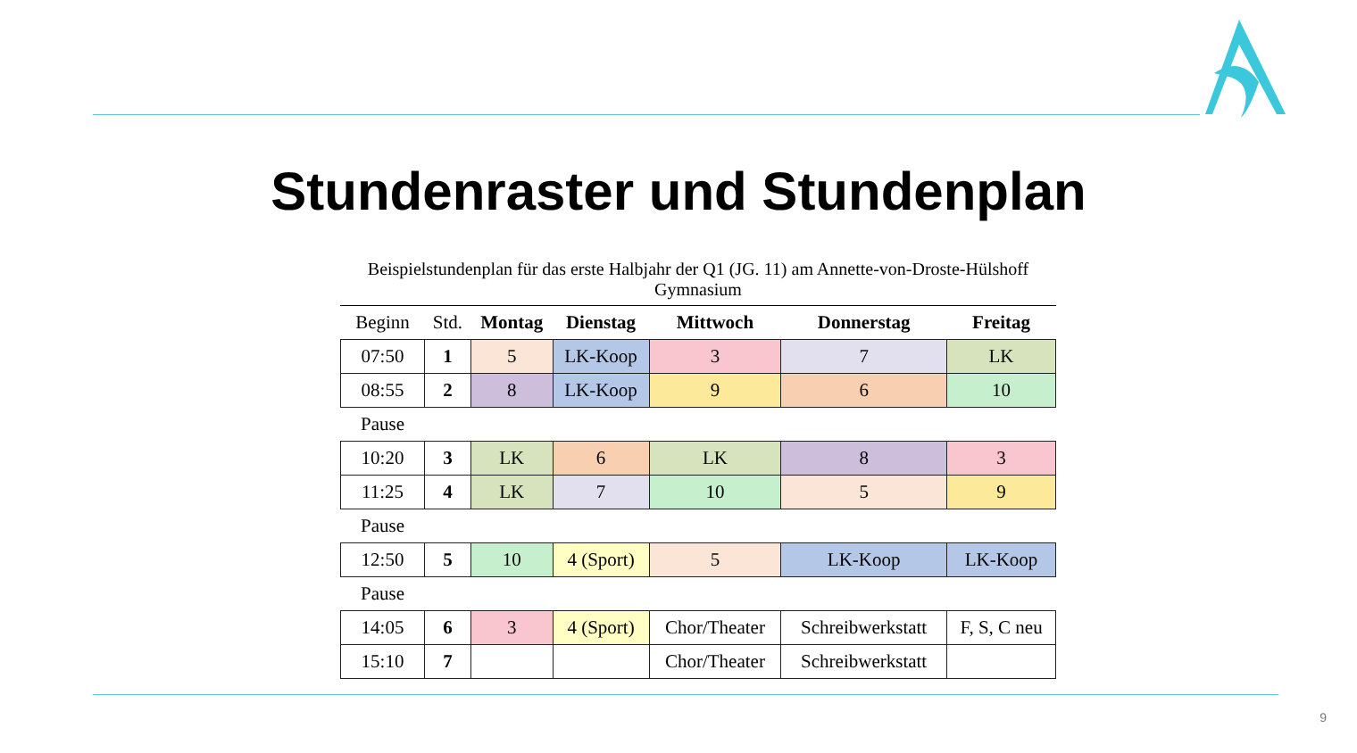Stundenraster und Stundenplan
Beispielstundenplan für das erste Halbjahr der Q1 (JG. 11) am Annette-von-Droste-Hülshoff Gymnasium
| Beginn | Std. | Montag | Dienstag | Mittwoch | Donnerstag | Freitag |
| --- | --- | --- | --- | --- | --- | --- |
| 07:50 | 1 | 5 | LK-Koop | 3 | 7 | LK |
| 08:55 | 2 | 8 | LK-Koop | 9 | 6 | 10 |
| Pause | | | | | | |
| 10:20 | 3 | LK | 6 | LK | 8 | 3 |
| 11:25 | 4 | LK | 7 | 10 | 5 | 9 |
| Pause | | | | | | |
| 12:50 | 5 | 10 | 4 (Sport) | 5 | LK-Koop | LK-Koop |
| Pause | | | | | | |
| 14:05 | 6 | 3 | 4 (Sport) | Chor/Theater | Schreibwerkstatt | F, S, C neu |
| 15:10 | 7 | | | Chor/Theater | Schreibwerkstatt | |
9